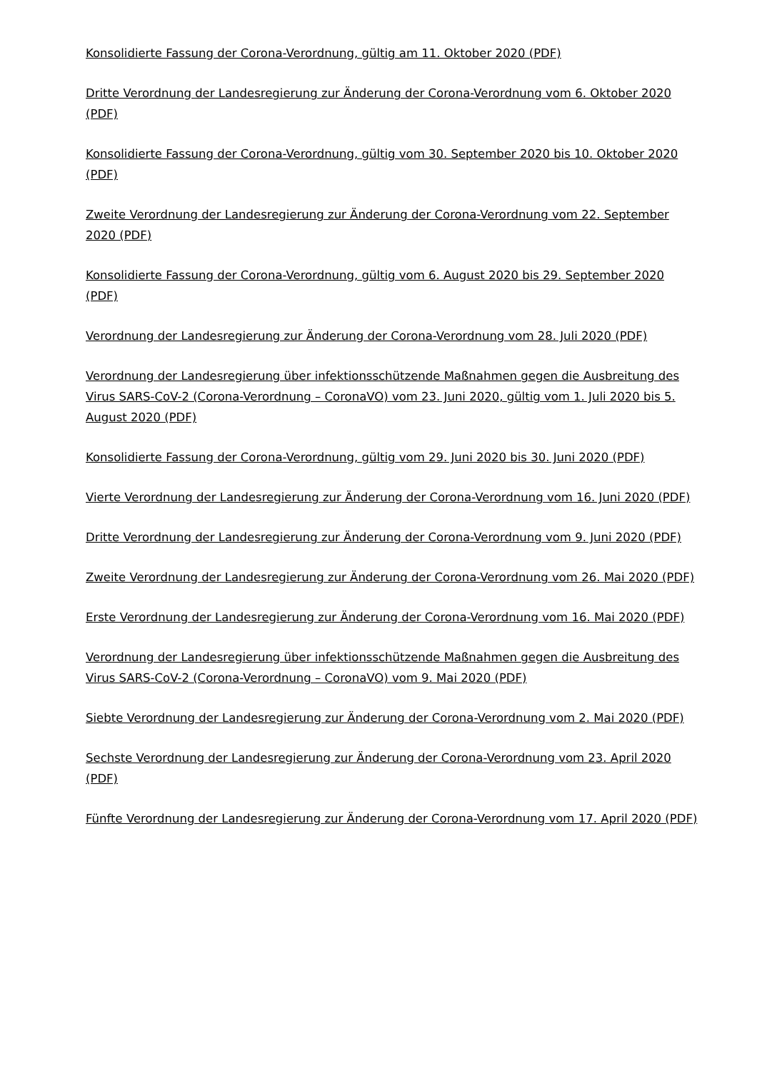Konsolidierte Fassung der Corona-Verordnung, gültig am 11. Oktober 2020 (PDF)
Dritte Verordnung der Landesregierung zur Änderung der Corona-Verordnung vom 6. Oktober 2020 (PDF)
Konsolidierte Fassung der Corona-Verordnung, gültig vom 30. September 2020 bis 10. Oktober 2020 (PDF)
Zweite Verordnung der Landesregierung zur Änderung der Corona-Verordnung vom 22. September 2020 (PDF)
Konsolidierte Fassung der Corona-Verordnung, gültig vom 6. August 2020 bis 29. September 2020 (PDF)
Verordnung der Landesregierung zur Änderung der Corona-Verordnung vom 28. Juli 2020 (PDF)
Verordnung der Landesregierung über infektionsschützende Maßnahmen gegen die Ausbreitung des Virus SARS-CoV-2 (Corona-Verordnung – CoronaVO) vom 23. Juni 2020, gültig vom 1. Juli 2020 bis 5. August 2020 (PDF)
Konsolidierte Fassung der Corona-Verordnung, gültig vom 29. Juni 2020 bis 30. Juni 2020 (PDF)
Vierte Verordnung der Landesregierung zur Änderung der Corona-Verordnung vom 16. Juni 2020 (PDF)
Dritte Verordnung der Landesregierung zur Änderung der Corona-Verordnung vom 9. Juni 2020 (PDF)
Zweite Verordnung der Landesregierung zur Änderung der Corona-Verordnung vom 26. Mai 2020 (PDF)
Erste Verordnung der Landesregierung zur Änderung der Corona-Verordnung vom 16. Mai 2020 (PDF)
Verordnung der Landesregierung über infektionsschützende Maßnahmen gegen die Ausbreitung des Virus SARS-CoV-2 (Corona-Verordnung – CoronaVO) vom 9. Mai 2020 (PDF)
Siebte Verordnung der Landesregierung zur Änderung der Corona-Verordnung vom 2. Mai 2020 (PDF)
Sechste Verordnung der Landesregierung zur Änderung der Corona-Verordnung vom 23. April 2020 (PDF)
Fünfte Verordnung der Landesregierung zur Änderung der Corona-Verordnung vom 17. April 2020 (PDF)